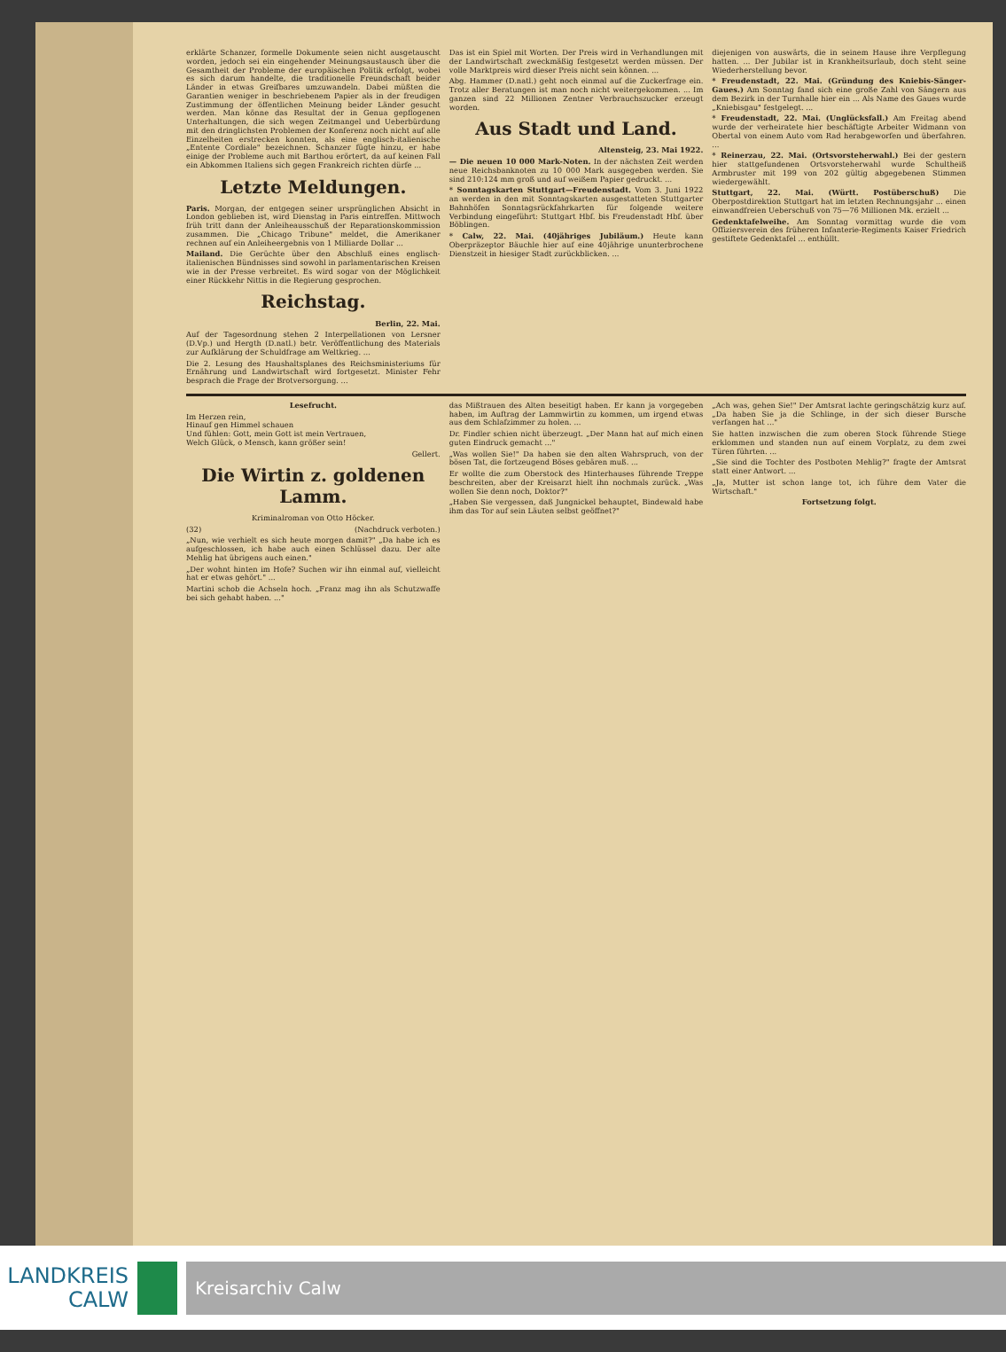erklärte Schanzer, formelle Dokumente seien nicht ausgetauscht worden, jedoch sei ein eingehender Meinungsaustausch über die Gesamtheit der Probleme der europäischen Politik erfolgt, wobei es sich darum handelte, die traditionelle Freundschaft beider Länder in etwas Greifbares umzuwandeln. Dabei müßten die Garantien weniger in beschriebenem Papier als in der freudigen Zustimmung der öffentlichen Meinung beider Länder gesucht werden. Man könne das Resultat der in Genua gepflogenen Unterhaltungen, die sich wegen Zeitmangel und Ueberbürdung mit den dringlichsten Problemen der Konferenz noch nicht auf alle Einzelheiten erstrecken konnten, als eine englisch-italienische „Entente Cordiale" bezeichnen. Schanzer fügte hinzu, er habe einige der Probleme auch mit Barthou erörtert, da auf keinen Fall ein Abkommen Italiens sich gegen Frankreich richten dürfe ...
Letzte Meldungen.
Paris. Morgan, der entgegen seiner ursprünglichen Absicht in London geblieben ist, wird Dienstag in Paris eintreffen. Mittwoch früh tritt dann der Anleiheausschuß der Reparationskommission zusammen. Die „Chicago Tribune" meldet, die Amerikaner rechnen auf ein Anleiheergebnis von 1 Milliarde Dollar ...
Mailand. Die Gerüchte über den Abschluß eines englisch-italienischen Bündnisses sind sowohl in parlamentarischen Kreisen wie in der Presse verbreitet. Es wird sogar von der Möglichkeit einer Rückkehr Nittis in die Regierung gesprochen.
Reichstag.
Berlin, 22. Mai.
Auf der Tagesordnung stehen 2 Interpellationen von Lersner (D.Vp.) und Hergth (D.natl.) betr. Veröffentlichung des Materials zur Aufklärung der Schuldfrage am Weltkrieg. ...
Die 2. Lesung des Haushaltsplanes des Reichsministeriums für Ernährung und Landwirtschaft wird fortgesetzt. Minister Fehr besprach die Frage der Brotversorgung. ...
Das ist ein Spiel mit Worten. Der Preis wird in Verhandlungen mit der Landwirtschaft zweckmäßig festgesetzt werden müssen. Der volle Marktpreis wird dieser Preis nicht sein können. ...
Abg. Hammer (D.natl.) geht noch einmal auf die Zuckerfrage ein. Trotz aller Beratungen ist man noch nicht weitergekommen. ... Im ganzen sind 22 Millionen Zentner Verbrauchszucker erzeugt worden.
Aus Stadt und Land.
Altensteig, 23. Mai 1922.
— Die neuen 10 000 Mark-Noten. In der nächsten Zeit werden neue Reichsbanknoten zu 10 000 Mark ausgegeben werden. Sie sind 210:124 mm groß und auf weißem Papier gedruckt. ...
* Sonntagskarten Stuttgart—Freudenstadt. Vom 3. Juni 1922 an werden in den mit Sonntagskarten ausgestatteten Stuttgarter Bahnhöfen Sonntagsrückfahrkarten für folgende weitere Verbindung eingeführt: Stuttgart Hbf. bis Freudenstadt Hbf. über Böblingen.
* Calw, 22. Mai. (40jähriges Jubiläum.) Heute kann Oberpräzeptor Bäuchle hier auf eine 40jährige ununterbrochene Dienstzeit in hiesiger Stadt zurückblicken. ...
diejenigen von auswärts, die in seinem Hause ihre Verpflegung hatten. ... Der Jubilar ist in Krankheitsurlaub, doch steht seine Wiederherstellung bevor.
* Freudenstadt, 22. Mai. (Gründung des Kniebis-Sänger-Gaues.) Am Sonntag fand sich eine große Zahl von Sängern aus dem Bezirk in der Turnhalle hier ein ... Als Name des Gaues wurde „Kniebisgau" festgelegt. ...
* Freudenstadt, 22. Mai. (Unglücksfall.) Am Freitag abend wurde der verheiratete hier beschäftigte Arbeiter Widmann von Obertal von einem Auto vom Rad herabgeworfen und überfahren. ...
* Reinerzau, 22. Mai. (Ortsvorsteherwahl.) Bei der gestern hier stattgefundenen Ortsvorsteherwahl wurde Schultheiß Armbruster mit 199 von 202 gültig abgegebenen Stimmen wiedergewählt.
Stuttgart, 22. Mai. (Württ. Postüberschuß) Die Oberpostdirektion Stuttgart hat im letzten Rechnungsjahr ... einen einwandfreien Ueberschuß von 75—76 Millionen Mk. erzielt ...
Gedenktafelweihe. Am Sonntag vormittag wurde die vom Offiziersverein des früheren Infanterie-Regiments Kaiser Friedrich gestiftete Gedenktafel ... enthüllt.
Lesefrucht.
Im Herzen rein,
Hinauf gen Himmel schauen
Und fühlen: Gott, mein Gott ist mein Vertrauen,
Welch Glück, o Mensch, kann größer sein!
Gellert.
Die Wirtin z. goldenen Lamm.
Kriminalroman von Otto Höcker.
(32) (Nachdruck verboten.)
„Nun, wie verhielt es sich heute morgen damit?" „Da habe ich es aufgeschlossen, ich habe auch einen Schlüssel dazu. Der alte Mehlig hat übrigens auch einen."
„Der wohnt hinten im Hofe? Suchen wir ihn einmal auf, vielleicht hat er etwas gehört." ...
Martini schob die Achseln hoch. „Franz mag ihn als Schutzwaffe bei sich gehabt haben. ..."
das Mißtrauen des Alten beseitigt haben. Er kann ja vorgegeben haben, im Auftrag der Lammwirtin zu kommen, um irgend etwas aus dem Schlafzimmer zu holen. ...
Dr. Findler schien nicht überzeugt. „Der Mann hat auf mich einen guten Eindruck gemacht ..."
„Was wollen Sie!" Da haben sie den alten Wahrspruch, von der bösen Tat, die fortzeugend Böses gebären muß. ...
Er wollte die zum Oberstock des Hinterhauses führende Treppe beschreiten, aber der Kreisarzt hielt ihn nochmals zurück. „Was wollen Sie denn noch, Doktor?"
„Haben Sie vergessen, daß Jungnickel behauptet, Bindewald habe ihm das Tor auf sein Läuten selbst geöffnet?"
„Ach was, gehen Sie!" Der Amtsrat lachte geringschätzig kurz auf. „Da haben Sie ja die Schlinge, in der sich dieser Bursche verfangen hat ..."
Sie hatten inzwischen die zum oberen Stock führende Stiege erklommen und standen nun auf einem Vorplatz, zu dem zwei Türen führten. ...
„Sie sind die Tochter des Postboten Mehlig?" fragte der Amtsrat statt einer Antwort. ...
„Ja, Mutter ist schon lange tot, ich führe dem Vater die Wirtschaft."
Fortsetzung folgt.
LANDKREIS
CALW
Kreisarchiv Calw